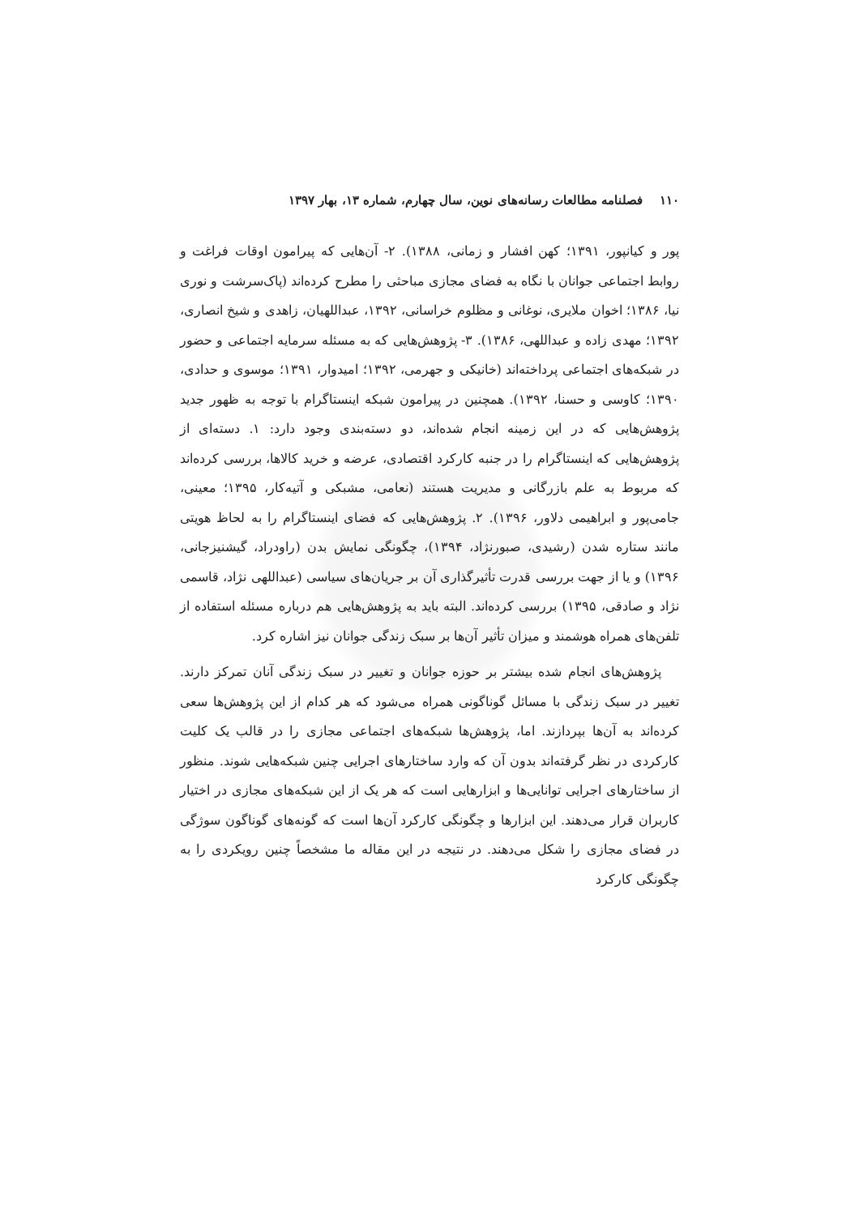۱۱۰ فصلنامه مطالعات رسانه‌های نوین، سال چهارم، شماره ۱۳، بهار ۱۳۹۷
پور و کیانپور، ۱۳۹۱؛ کهن افشار و زمانی، ۱۳۸۸). ۲- آن‌هایی که پیرامون اوقات فراغت و روابط اجتماعی جوانان با نگاه به فضای مجازی مباحثی را مطرح کرده‌اند (پاک‌سرشت و نوری نیا، ۱۳۸۶؛ اخوان ملایری، نوغانی و مظلوم خراسانی، ۱۳۹۲، عبداللهیان، زاهدی و شیخ انصاری، ۱۳۹۲؛ مهدی زاده و عبداللهی، ۱۳۸۶). ۳- پژوهش‌هایی که به مسئله سرمایه اجتماعی و حضور در شبکه‌های اجتماعی پرداخته‌اند (خانیکی و جهرمی، ۱۳۹۲؛ امیدوار، ۱۳۹۱؛ موسوی و حدادی، ۱۳۹۰؛ کاوسی و حسنا، ۱۳۹۲). همچنین در پیرامون شبکه اینستاگرام با توجه به ظهور جدید پژوهش‌هایی که در این زمینه انجام شده‌اند، دو دسته‌بندی وجود دارد: ۱. دسته‌ای از پژوهش‌هایی که اینستاگرام را در جنبه کارکرد اقتصادی، عرضه و خرید کالاها، بررسی کرده‌اند که مربوط به علم بازرگانی و مدیریت هستند (نعامی، مشبکی و آتیه‌کار، ۱۳۹۵؛ معینی، جامی‌پور و ابراهیمی دلاور، ۱۳۹۶). ۲. پژوهش‌هایی که فضای اینستاگرام را به لحاظ هویتی مانند ستاره شدن (رشیدی، صبورنژاد، ۱۳۹۴)، چگونگی نمایش بدن (راودراد، گیشنیزجانی، ۱۳۹۶) و یا از جهت بررسی قدرت تأثیرگذاری آن بر جریان‌های سیاسی (عبداللهی نژاد، قاسمی نژاد و صادقی، ۱۳۹۵) بررسی کرده‌اند. البته باید به پژوهش‌هایی هم درباره مسئله استفاده از تلفن‌های همراه هوشمند و میزان تأثیر آن‌ها بر سبک زندگی جوانان نیز اشاره کرد.
پژوهش‌های انجام شده بیشتر بر حوزه جوانان و تغییر در سبک زندگی آنان تمرکز دارند. تغییر در سبک زندگی با مسائل گوناگونی همراه می‌شود که هر کدام از این پژوهش‌ها سعی کرده‌اند به آن‌ها بپردازند. اما، پژوهش‌ها شبکه‌های اجتماعی مجازی را در قالب یک کلیت کارکردی در نظر گرفته‌اند بدون آن که وارد ساختارهای اجرایی چنین شبکه‌هایی شوند. منظور از ساختارهای اجرایی توانایی‌ها و ابزارهایی است که هر یک از این شبکه‌های مجازی در اختیار کاربران قرار می‌دهند. این ابزارها و چگونگی کارکرد آن‌ها است که گونه‌های گوناگون سوژگی در فضای مجازی را شکل می‌دهند. در نتیجه در این مقاله ما مشخصاً چنین رویکردی را به چگونگی کارکرد